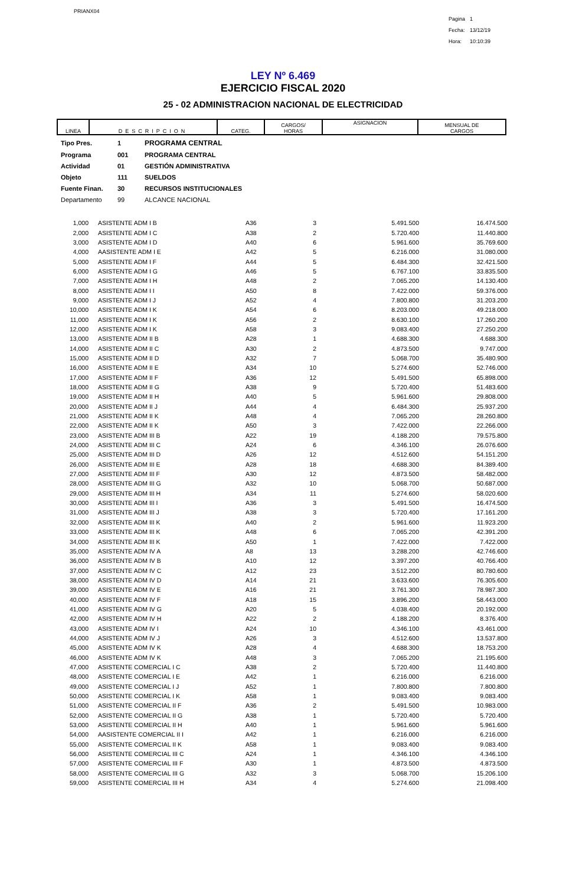PRIANX04
| Pagina | 1 |
| Fecha: | 13/12/19 |
| Hora: | 10:10:39 |
LEY Nº 6.469
EJERCICIO FISCAL 2020
25 - 02 ADMINISTRACION NACIONAL DE ELECTRICIDAD
| LINEA | DESCRIPCION | CATEG. | CARGOS/ HORAS | ASIGNACION | MENSUAL DE CARGOS |
| Tipo Pres. | 1 | PROGRAMA CENTRAL |
| Programa | 001 | PROGRAMA CENTRAL |
| Actividad | 01 | GESTIÓN ADMINISTRATIVA |
| Objeto | 111 | SUELDOS |
| Fuente Finan. | 30 | RECURSOS INSTITUCIONALES |
| Departamento | 99 | ALCANCE NACIONAL |
| 1,000 | | ASISTENTE ADM I B | A36 | 3 | 5.491.500 | 16.474.500 |
| 2,000 | | ASISTENTE ADM I C | A38 | 2 | 5.720.400 | 11.440.800 |
| 3,000 | | ASISTENTE ADM I D | A40 | 6 | 5.961.600 | 35.769.600 |
| 4,000 | | AASISTENTE ADM I E | A42 | 5 | 6.216.000 | 31.080.000 |
| 5,000 | | ASISTENTE ADM I F | A44 | 5 | 6.484.300 | 32.421.500 |
| 6,000 | | ASISTENTE ADM I G | A46 | 5 | 6.767.100 | 33.835.500 |
| 7,000 | | ASISTENTE ADM I H | A48 | 2 | 7.065.200 | 14.130.400 |
| 8,000 | | ASISTENTE ADM I I | A50 | 8 | 7.422.000 | 59.376.000 |
| 9,000 | | ASISTENTE ADM I J | A52 | 4 | 7.800.800 | 31.203.200 |
| 10,000 | | ASISTENTE ADM I K | A54 | 6 | 8.203.000 | 49.218.000 |
| 11,000 | | ASISTENTE ADM I K | A56 | 2 | 8.630.100 | 17.260.200 |
| 12,000 | | ASISTENTE ADM I K | A58 | 3 | 9.083.400 | 27.250.200 |
| 13,000 | | ASISTENTE ADM II B | A28 | 1 | 4.688.300 | 4.688.300 |
| 14,000 | | ASISTENTE ADM II C | A30 | 2 | 4.873.500 | 9.747.000 |
| 15,000 | | ASISTENTE ADM II D | A32 | 7 | 5.068.700 | 35.480.900 |
| 16,000 | | ASISTENTE ADM II E | A34 | 10 | 5.274.600 | 52.746.000 |
| 17,000 | | ASISTENTE ADM II F | A36 | 12 | 5.491.500 | 65.898.000 |
| 18,000 | | ASISTENTE ADM II G | A38 | 9 | 5.720.400 | 51.483.600 |
| 19,000 | | ASISTENTE ADM II H | A40 | 5 | 5.961.600 | 29.808.000 |
| 20,000 | | ASISTENTE ADM II J | A44 | 4 | 6.484.300 | 25.937.200 |
| 21,000 | | ASISTENTE ADM II K | A48 | 4 | 7.065.200 | 28.260.800 |
| 22,000 | | ASISTENTE ADM II K | A50 | 3 | 7.422.000 | 22.266.000 |
| 23,000 | | ASISTENTE ADM III B | A22 | 19 | 4.188.200 | 79.575.800 |
| 24,000 | | ASISTENTE ADM III C | A24 | 6 | 4.346.100 | 26.076.600 |
| 25,000 | | ASISTENTE ADM III D | A26 | 12 | 4.512.600 | 54.151.200 |
| 26,000 | | ASISTENTE ADM III E | A28 | 18 | 4.688.300 | 84.389.400 |
| 27,000 | | ASISTENTE ADM III F | A30 | 12 | 4.873.500 | 58.482.000 |
| 28,000 | | ASISTENTE ADM III G | A32 | 10 | 5.068.700 | 50.687.000 |
| 29,000 | | ASISTENTE ADM III H | A34 | 11 | 5.274.600 | 58.020.600 |
| 30,000 | | ASISTENTE ADM III I | A36 | 3 | 5.491.500 | 16.474.500 |
| 31,000 | | ASISTENTE ADM III J | A38 | 3 | 5.720.400 | 17.161.200 |
| 32,000 | | ASISTENTE ADM III K | A40 | 2 | 5.961.600 | 11.923.200 |
| 33,000 | | ASISTENTE ADM III K | A48 | 6 | 7.065.200 | 42.391.200 |
| 34,000 | | ASISTENTE ADM III K | A50 | 1 | 7.422.000 | 7.422.000 |
| 35,000 | | ASISTENTE ADM IV A | A8 | 13 | 3.288.200 | 42.746.600 |
| 36,000 | | ASISTENTE ADM IV B | A10 | 12 | 3.397.200 | 40.766.400 |
| 37,000 | | ASISTENTE ADM IV C | A12 | 23 | 3.512.200 | 80.780.600 |
| 38,000 | | ASISTENTE ADM IV D | A14 | 21 | 3.633.600 | 76.305.600 |
| 39,000 | | ASISTENTE ADM IV E | A16 | 21 | 3.761.300 | 78.987.300 |
| 40,000 | | ASISTENTE ADM IV F | A18 | 15 | 3.896.200 | 58.443.000 |
| 41,000 | | ASISTENTE ADM IV G | A20 | 5 | 4.038.400 | 20.192.000 |
| 42,000 | | ASISTENTE ADM IV H | A22 | 2 | 4.188.200 | 8.376.400 |
| 43,000 | | ASISTENTE ADM IV I | A24 | 10 | 4.346.100 | 43.461.000 |
| 44,000 | | ASISTENTE ADM IV J | A26 | 3 | 4.512.600 | 13.537.800 |
| 45,000 | | ASISTENTE ADM IV K | A28 | 4 | 4.688.300 | 18.753.200 |
| 46,000 | | ASISTENTE ADM IV K | A48 | 3 | 7.065.200 | 21.195.600 |
| 47,000 | | ASISTENTE COMERCIAL I C | A38 | 2 | 5.720.400 | 11.440.800 |
| 48,000 | | ASISTENTE COMERCIAL I E | A42 | 1 | 6.216.000 | 6.216.000 |
| 49,000 | | ASISTENTE COMERCIAL I J | A52 | 1 | 7.800.800 | 7.800.800 |
| 50,000 | | ASISTENTE COMERCIAL I K | A58 | 1 | 9.083.400 | 9.083.400 |
| 51,000 | | ASISTENTE COMERCIAL II F | A36 | 2 | 5.491.500 | 10.983.000 |
| 52,000 | | ASISTENTE COMERCIAL II G | A38 | 1 | 5.720.400 | 5.720.400 |
| 53,000 | | ASISTENTE COMERCIAL II H | A40 | 1 | 5.961.600 | 5.961.600 |
| 54,000 | | AASISTENTE COMERCIAL II I | A42 | 1 | 6.216.000 | 6.216.000 |
| 55,000 | | ASISTENTE COMERCIAL II K | A58 | 1 | 9.083.400 | 9.083.400 |
| 56,000 | | ASISTENTE COMERCIAL III C | A24 | 1 | 4.346.100 | 4.346.100 |
| 57,000 | | ASISTENTE COMERCIAL III F | A30 | 1 | 4.873.500 | 4.873.500 |
| 58,000 | | ASISTENTE COMERCIAL III G | A32 | 3 | 5.068.700 | 15.206.100 |
| 59,000 | | ASISTENTE COMERCIAL III H | A34 | 4 | 5.274.600 | 21.098.400 |